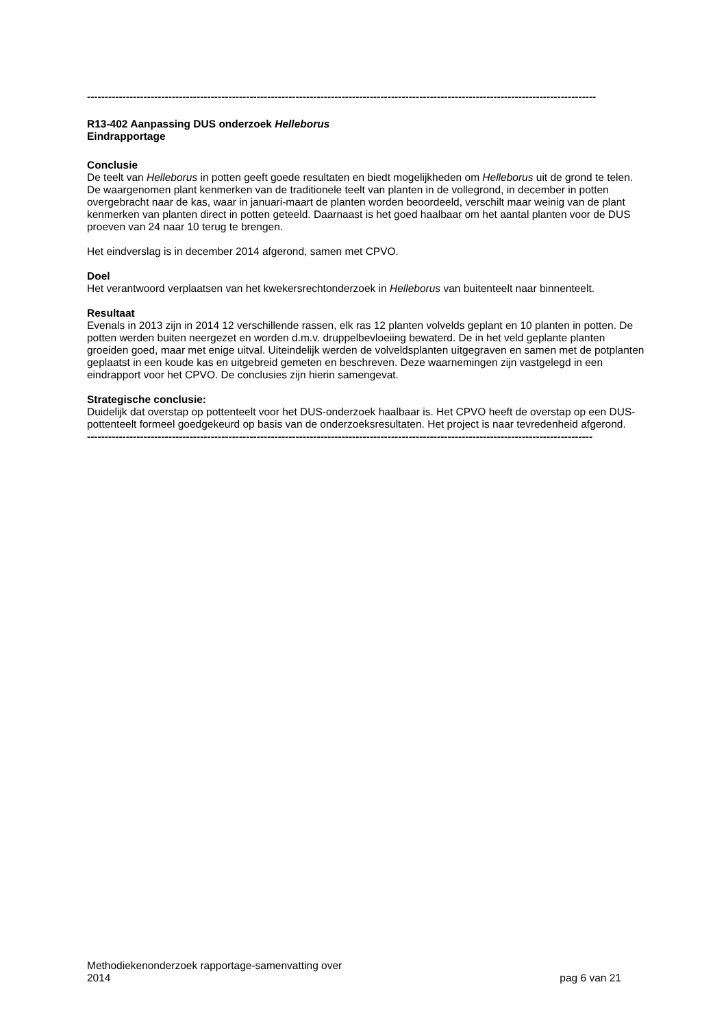------------------------------------------------------------------------------------------------------------------------------------------------
R13-402 Aanpassing DUS onderzoek Helleborus
Eindrapportage
Conclusie
De teelt van Helleborus in potten geeft goede resultaten en biedt mogelijkheden om Helleborus uit de grond te telen. De waargenomen plant kenmerken van de traditionele teelt van planten in de vollegrond, in december in potten overgebracht naar de kas, waar in januari-maart de planten worden beoordeeld, verschilt maar weinig van de plant kenmerken van planten direct in potten geteeld. Daarnaast is het goed haalbaar om het aantal planten voor de DUS proeven van 24 naar 10 terug te brengen.
Het eindverslag is in december 2014 afgerond, samen met CPVO.
Doel
Het verantwoord verplaatsen van het kwekersrechtonderzoek in Helleborus van buitenteelt naar binnenteelt.
Resultaat
Evenals in 2013 zijn in 2014 12 verschillende rassen, elk ras 12 planten volvelds geplant en 10 planten in potten. De potten werden buiten neergezet en worden d.m.v. druppelbevloeiing bewaterd. De in het veld geplante planten groeiden goed, maar met enige uitval. Uiteindelijk werden de volveldsplanten uitgegraven en samen met de potplanten geplaatst in een koude kas en uitgebreid gemeten en beschreven. Deze waarnemingen zijn vastgelegd in een eindrapport voor het CPVO. De conclusies zijn hierin samengevat.
Strategische conclusie:
Duidelijk dat overstap op pottenteelt voor het DUS-onderzoek haalbaar is. Het CPVO heeft de overstap op een DUS-pottenteelt formeel goedgekeurd op basis van de onderzoeksresultaten. Het project is naar tevredenheid afgerond.
-----------------------------------------------------------------------------------------------------------------------------------------------
Methodiekenonderzoek rapportage-samenvatting over
2014
pag 6 van 21